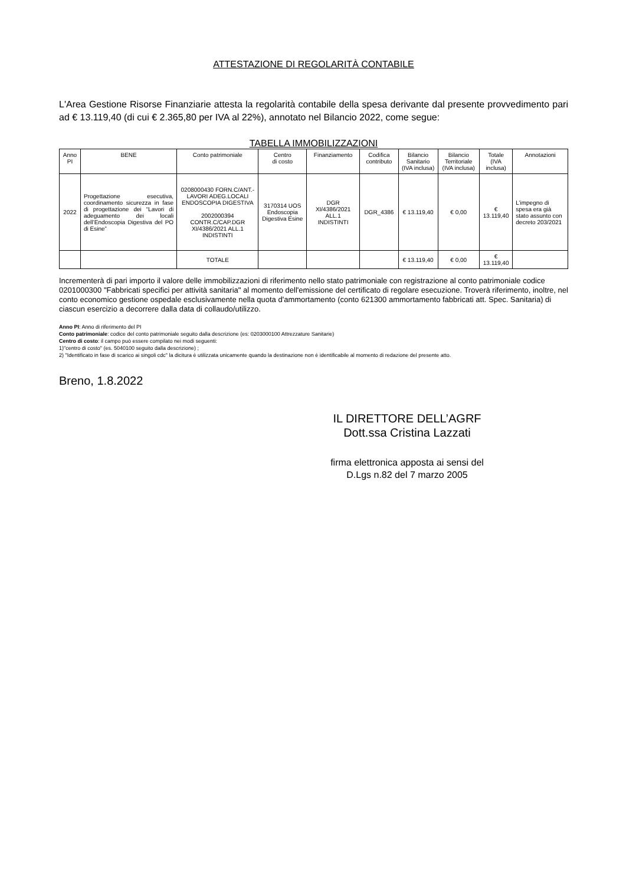ATTESTAZIONE DI REGOLARITÀ CONTABILE
L'Area Gestione Risorse Finanziarie attesta la regolarità contabile della spesa derivante dal presente provvedimento pari ad € 13.119,40 (di cui € 2.365,80 per IVA al 22%), annotato nel Bilancio 2022, come segue:
TABELLA IMMOBILIZZAZIONI
| Anno PI | BENE | Conto patrimoniale | Centro di costo | Finanziamento | Codifica contributo | Bilancio Sanitario (IVA inclusa) | Bilancio Territoriale (IVA inclusa) | Totale (IVA inclusa) | Annotazioni |
| --- | --- | --- | --- | --- | --- | --- | --- | --- | --- |
| 2022 | Progettazione esecutiva, coordinamento sicurezza in fase di progettazione dei “Lavori di adeguamento dei locali dell’Endoscopia Digestiva del PO di Esine” | 0208000430 FORN.C/ANT.-LAVORI ADEG.LOCALI ENDOSCOPIA DIGESTIVA 2002000394 CONTR.C/CAP.DGR XI/4386/2021 ALL.1 INDISTINTI | 3170314 UOS Endoscopia Digestiva Esine | DGR XI/4386/2021 ALL.1 INDISTINTI | DGR_4386 | € 13.119,40 | € 0,00 | € 13.119,40 | L’impegno di spesa era già stato assunto con decreto 203/2021 |
| | | TOTALE | | | | € 13.119,40 | € 0,00 | € 13.119,40 | |
Incrementerà di pari importo il valore delle immobilizzazioni di riferimento nello stato patrimoniale con registrazione al conto patrimoniale codice 0201000300 "Fabbricati specifici per attività sanitaria" al momento dell'emissione del certificato di regolare esecuzione. Troverà riferimento, inoltre, nel conto economico gestione ospedale esclusivamente nella quota d'ammortamento (conto 621300 ammortamento fabbricati att. Spec. Sanitaria) di ciascun esercizio a decorrere dalla data di collaudo/utilizzo.
Anno PI: Anno di riferimento del PI
Conto patrimoniale: codice del conto patrimoniale seguito dalla descrizione (es: 0203000100 Attrezzature Sanitarie)
Centro di costo: il campo può essere compilato nei modi seguenti:
1)"centro di costo" (es. 5040100 seguito dalla descrizione) ;
2) "Identificato in fase di scarico ai singoli cdc" la dicitura è utilizzata unicamente quando la destinazione non è identificabile al momento di redazione del presente atto.
Breno, 1.8.2022
IL DIRETTORE DELL’AGRF
Dott.ssa Cristina Lazzati
firma elettronica apposta ai sensi del
D.Lgs n.82 del 7 marzo 2005